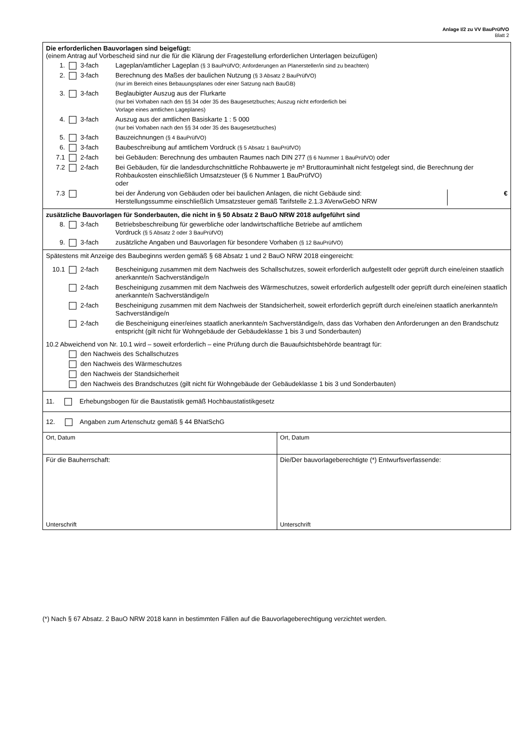Anlage I/2 zu VV BauPrüfVO
Blatt 2
Die erforderlichen Bauvorlagen sind beigefügt:
(einem Antrag auf Vorbescheid sind nur die für die Klärung der Fragestellung erforderlichen Unterlagen beizufügen)
1. 3-fach Lageplan/amtlicher Lageplan (§ 3 BauPrüfVO; Anforderungen an Planersteller/in sind zu beachten)
2. 3-fach Berechnung des Maßes der baulichen Nutzung (§ 3 Absatz 2 BauPrüfVO)
(nur im Bereich eines Bebauungsplanes oder einer Satzung nach BauGB)
3. 3-fach Beglaubigter Auszug aus der Flurkarte
(nur bei Vorhaben nach den §§ 34 oder 35 des Baugesetzbuches; Auszug nicht erforderlich bei
Vorlage eines amtlichen Lageplanes)
4. 3-fach Auszug aus der amtlichen Basiskarte 1 : 5 000
(nur bei Vorhaben nach den §§ 34 oder 35 des Baugesetzbuches)
5. 3-fach Bauzeichnungen (§ 4 BauPrüfVO)
6. 3-fach Baubeschreibung auf amtlichem Vordruck (§ 5 Absatz 1 BauPrüfVO)
7.1 2-fach bei Gebäuden: Berechnung des umbauten Raumes nach DIN 277 (§ 6 Nummer 1 BauPrüfVO) oder
7.2 2-fach Bei Gebäuden, für die landesdurchschnittliche Rohbauwerte je m³ Bruttorauminhalt nicht festgelegt sind, die Berechnung der Rohbaukosten einschließlich Umsatzsteuer (§ 6 Nummer 1 BauPrüfVO)
oder
7.3 bei der Änderung von Gebäuden oder bei baulichen Anlagen, die nicht Gebäude sind:
Herstellungssumme einschließlich Umsatzsteuer gemäß Tarifstelle 2.1.3 AVerwGebO NRW €
zusätzliche Bauvorlagen für Sonderbauten, die nicht in § 50 Absatz 2 BauO NRW 2018 aufgeführt sind
8. 3-fach Betriebsbeschreibung für gewerbliche oder landwirtschaftliche Betriebe auf amtlichem
Vordruck (§ 5 Absatz 2 oder 3 BauPrüfVO)
9. 3-fach zusätzliche Angaben und Bauvorlagen für besondere Vorhaben (§ 12 BauPrüfVO)
Spätestens mit Anzeige des Baubeginns werden gemäß § 68 Absatz 1 und 2 BauO NRW 2018 eingereicht:
10.1 2-fach Bescheinigung zusammen mit dem Nachweis des Schallschutzes, soweit erforderlich aufgestellt oder geprüft durch eine/einen staatlich anerkannte/n Sachverständige/n
2-fach Bescheinigung zusammen mit dem Nachweis des Wärmeschutzes, soweit erforderlich aufgestellt oder geprüft durch eine/einen staatlich anerkannte/n Sachverständige/n
2-fach Bescheinigung zusammen mit dem Nachweis der Standsicherheit, soweit erforderlich geprüft durch eine/einen staatlich anerkannte/n Sachverständige/n
2-fach die Bescheinigung einer/eines staatlich anerkannte/n Sachverständige/n, dass das Vorhaben den Anforderungen an den Brandschutz entspricht (gilt nicht für Wohngebäude der Gebäudeklasse 1 bis 3 und Sonderbauten)
10.2 Abweichend von Nr. 10.1 wird – soweit erforderlich – eine Prüfung durch die Bauaufsichtsbehörde beantragt für:
den Nachweis des Schallschutzes
den Nachweis des Wärmeschutzes
den Nachweis der Standsicherheit
den Nachweis des Brandschutzes (gilt nicht für Wohngebäude der Gebäudeklasse 1 bis 3 und Sonderbauten)
11. Erhebungsbogen für die Baustatistik gemäß Hochbaustatistikgesetz
12. Angaben zum Artenschutz gemäß § 44 BNatSchG
Ort, Datum Ort, Datum
Für die Bauherrschaft:
Unterschrift
Die/Der bauvorlageberechtigte (*) Entwurfsverfassende:
Unterschrift
(*) Nach § 67 Absatz. 2 BauO NRW 2018 kann in bestimmten Fällen auf die Bauvorlageberechtigung verzichtet werden.